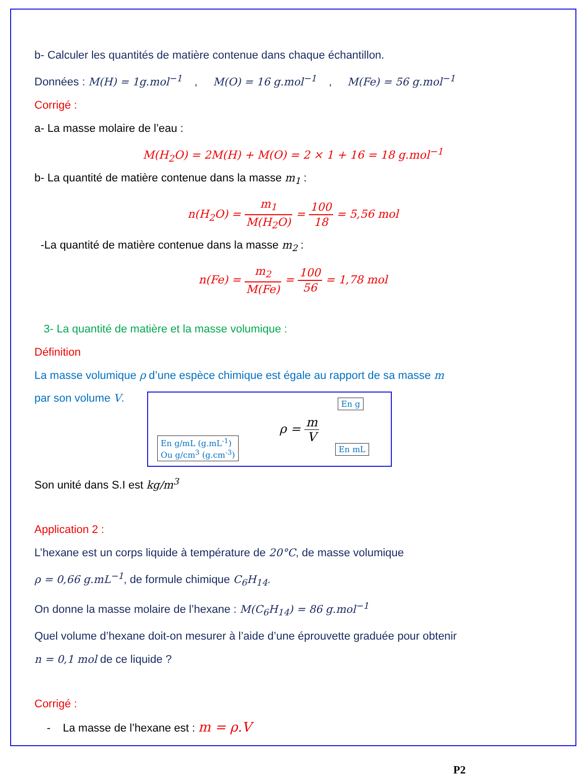b- Calculer les quantités de matière contenue dans chaque échantillon.
Données : M(H) = 1g.mol<sup>−1</sup> , M(O) = 16 g.mol<sup>−1</sup> , M(Fe) = 56 g.mol<sup>−1</sup>
Corrigé :
a- La masse molaire de l’eau :
M(H<sub>2</sub>O) = 2M(H) + M(O) = 2 × 1 + 16 = 18 g.mol<sup>−1</sup>
b- La quantité de matière contenue dans la masse m<sub>1</sub> :
n(H<sub>2</sub>O) = m<sub>1</sub> M(H<sub>2</sub>O) = 100 18 = 5,56 mol
-La quantité de matière contenue dans la masse m<sub>2</sub> :
n(Fe) = m<sub>2</sub> M(Fe) = 100 56 = 1,78 mol
3- La quantité de matière et la masse volumique :
Définition
La masse volumique ρ d’une espèce chimique est égale au rapport de sa masse m
par son volume V.
En g
En g/mL (g.mL<sup>-1</sup>)
Ou g/cm<sup>3</sup> (g.cm<sup>-3</sup>)
ρ = m V
En mL
Son unité dans S.I est kg/m<sup>3</sup>
Application 2 :
L’hexane est un corps liquide à température de 20°C, de masse volumique
ρ = 0,66 g.mL<sup>−1</sup>, de formule chimique C<sub>6</sub>H<sub>14</sub>.
On donne la masse molaire de l’hexane : M(C<sub>6</sub>H<sub>14</sub>) = 86 g.mol<sup>−1</sup>
Quel volume d’hexane doit-on mesurer à l’aide d’une éprouvette graduée pour obtenir
n = 0,1 mol de ce liquide ?
Corrigé :
- La masse de l’hexane est : m = ρ.V
P2